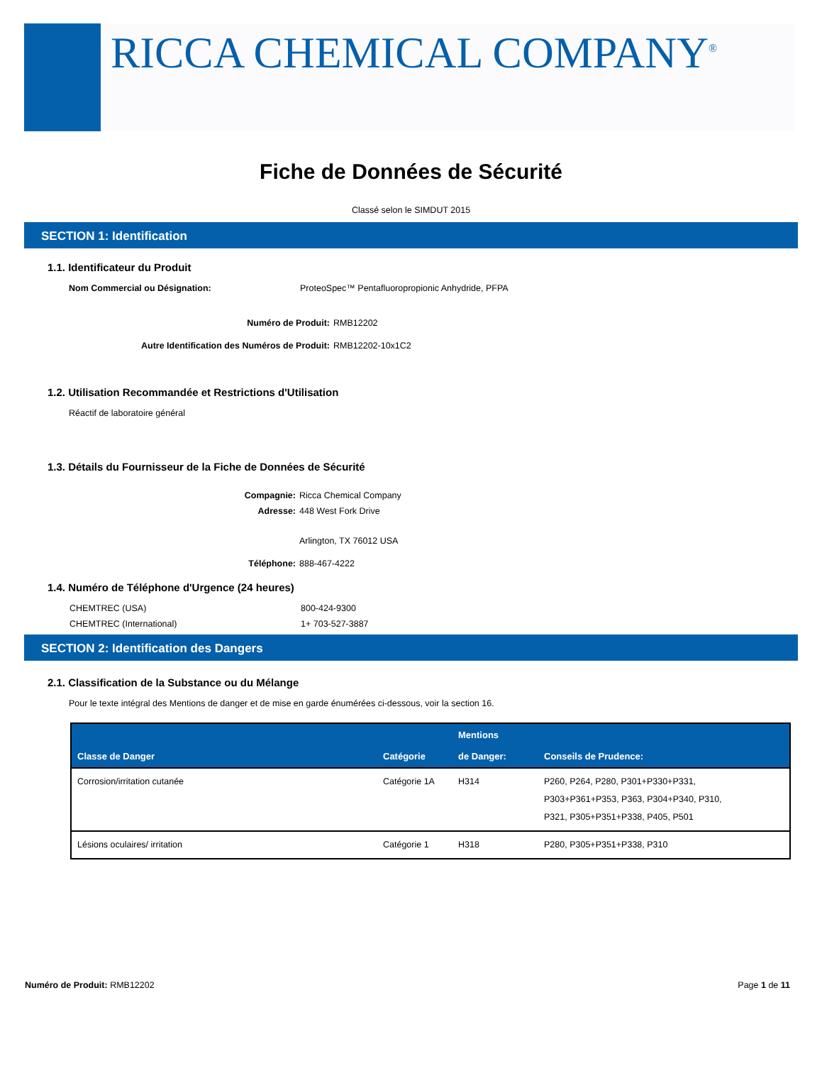RICCA CHEMICAL COMPANY<sup>®</sup>
Fiche de Données de Sécurité
Classé selon le SIMDUT 2015
SECTION 1: Identification
1.1. Identificateur du Produit
Nom Commercial ou Désignation: ProteoSpec™ Pentafluoropropionic Anhydride, PFPA
Numéro de Produit: RMB12202
Autre Identification des Numéros de Produit: RMB12202-10x1C2
1.2. Utilisation Recommandée et Restrictions d'Utilisation
Réactif de laboratoire général
1.3. Détails du Fournisseur de la Fiche de Données de Sécurité
Compagnie: Ricca Chemical Company
Adresse: 448 West Fork Drive
Arlington, TX 76012 USA
Téléphone: 888-467-4222
1.4. Numéro de Téléphone d'Urgence (24 heures)
CHEMTREC (USA) 800-424-9300
CHEMTREC (International) 1+ 703-527-3887
SECTION 2: Identification des Dangers
2.1. Classification de la Substance ou du Mélange
Pour le texte intégral des Mentions de danger et de mise en garde énumérées ci-dessous, voir la section 16.
| Classe de Danger | Catégorie | Mentions de Danger: | Conseils de Prudence: |
| --- | --- | --- | --- |
| Corrosion/irritation cutanée | Catégorie 1A | H314 | P260, P264, P280, P301+P330+P331, P303+P361+P353, P363, P304+P340, P310, P321, P305+P351+P338, P405, P501 |
| Lésions oculaires/ irritation | Catégorie 1 | H318 | P280, P305+P351+P338, P310 |
Numéro de Produit: RMB12202 Page 1 de 11